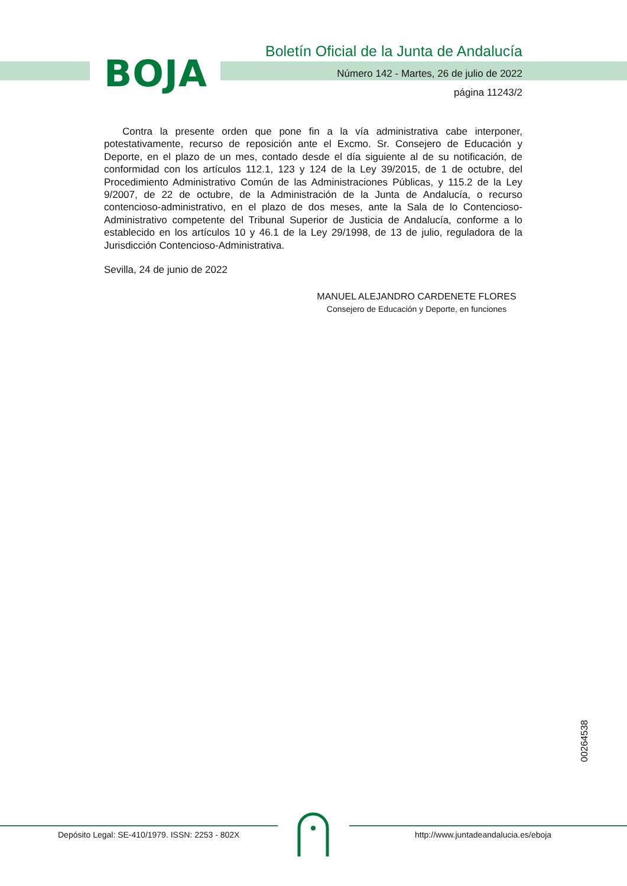BOJA
Boletín Oficial de la Junta de Andalucía
Número 142 - Martes, 26 de julio de 2022
página 11243/2
Contra la presente orden que pone fin a la vía administrativa cabe interponer, potestativamente, recurso de reposición ante el Excmo. Sr. Consejero de Educación y Deporte, en el plazo de un mes, contado desde el día siguiente al de su notificación, de conformidad con los artículos 112.1, 123 y 124 de la Ley 39/2015, de 1 de octubre, del Procedimiento Administrativo Común de las Administraciones Públicas, y 115.2 de la Ley 9/2007, de 22 de octubre, de la Administración de la Junta de Andalucía, o recurso contencioso-administrativo, en el plazo de dos meses, ante la Sala de lo Contencioso- Administrativo competente del Tribunal Superior de Justicia de Andalucía, conforme a lo establecido en los artículos 10 y 46.1 de la Ley 29/1998, de 13 de julio, reguladora de la Jurisdicción Contencioso-Administrativa.
Sevilla, 24 de junio de 2022
MANUEL ALEJANDRO CARDENETE FLORES
Consejero de Educación y Deporte, en funciones
00264538
Depósito Legal: SE-410/1979. ISSN: 2253 - 802X
http://www.juntadeandalucia.es/eboja